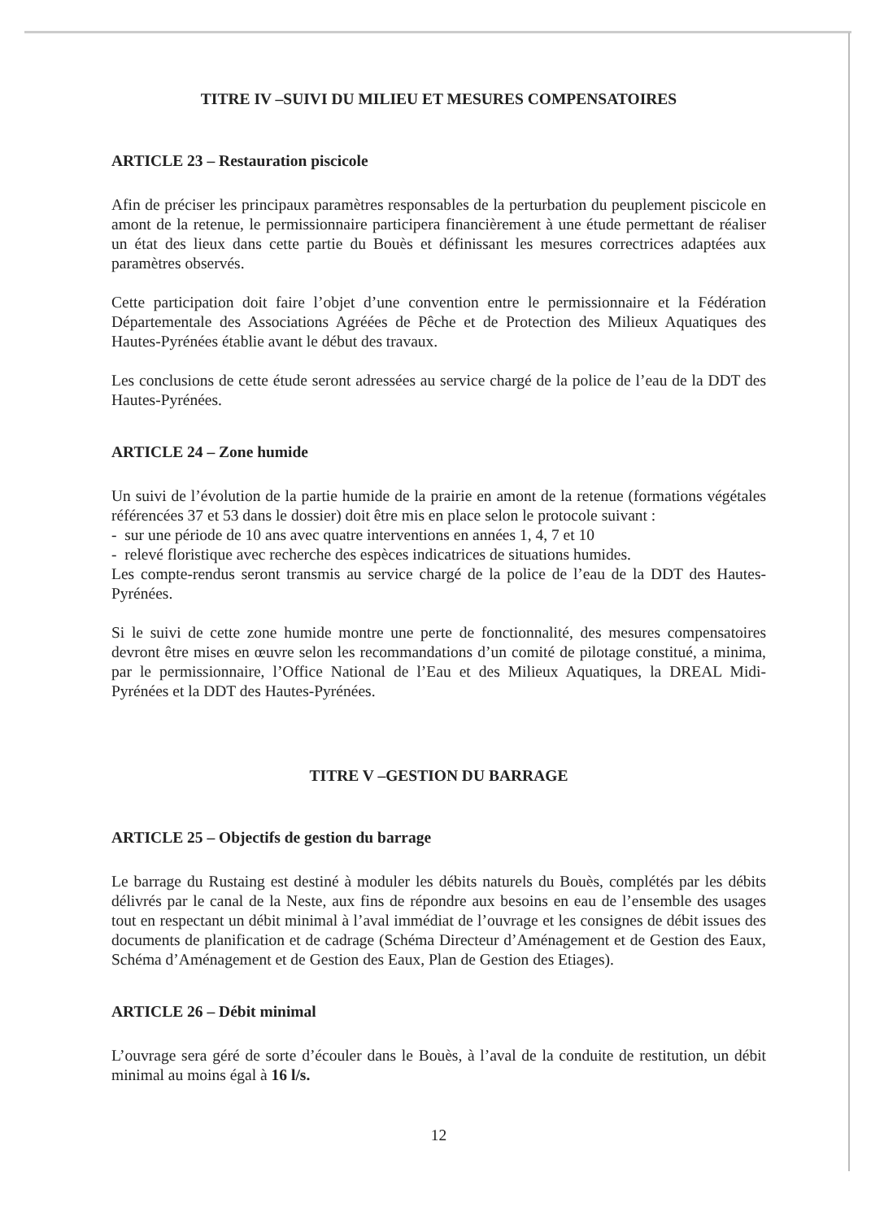TITRE IV –SUIVI DU MILIEU ET MESURES COMPENSATOIRES
ARTICLE 23 – Restauration piscicole
Afin de préciser les principaux paramètres responsables de la perturbation du peuplement piscicole en amont de la retenue, le permissionnaire participera financièrement à une étude permettant de réaliser un état des lieux dans cette partie du Bouès et définissant les mesures correctrices adaptées aux paramètres observés.
Cette participation doit faire l’objet d’une convention entre le permissionnaire et la Fédération Départementale des Associations Agréées de Pêche et de Protection des Milieux Aquatiques des Hautes-Pyrénées établie avant le début des travaux.
Les conclusions de cette étude seront adressées au service chargé de la police de l’eau de la DDT des Hautes-Pyrénées.
ARTICLE 24 – Zone humide
Un suivi de l’évolution de la partie humide de la prairie en amont de la retenue (formations végétales référencées 37 et 53 dans le dossier) doit être mis en place selon le protocole suivant :
- sur une période de 10 ans avec quatre interventions en années 1, 4, 7 et 10
- relevé floristique avec recherche des espèces indicatrices de situations humides.
Les compte-rendus seront transmis au service chargé de la police de l’eau de la DDT des Hautes-Pyrénées.
Si le suivi de cette zone humide montre une perte de fonctionnalité, des mesures compensatoires devront être mises en œuvre selon les recommandations d’un comité de pilotage constitué, a minima, par le permissionnaire, l’Office National de l’Eau et des Milieux Aquatiques, la DREAL Midi-Pyrénées et la DDT des Hautes-Pyrénées.
TITRE V –GESTION DU BARRAGE
ARTICLE 25 – Objectifs de gestion du barrage
Le barrage du Rustaing est destiné à moduler les débits naturels du Bouès, complétés par les débits délivrés par le canal de la Neste, aux fins de répondre aux besoins en eau de l’ensemble des usages tout en respectant un débit minimal à l’aval immédiat de l’ouvrage et les consignes de débit issues des documents de planification et de cadrage (Schéma Directeur d’Aménagement et de Gestion des Eaux, Schéma d’Aménagement et de Gestion des Eaux, Plan de Gestion des Etiages).
ARTICLE 26 – Débit minimal
L’ouvrage sera géré de sorte d’écouler dans le Bouès, à l’aval de la conduite de restitution, un débit minimal au moins égal à 16 l/s.
12